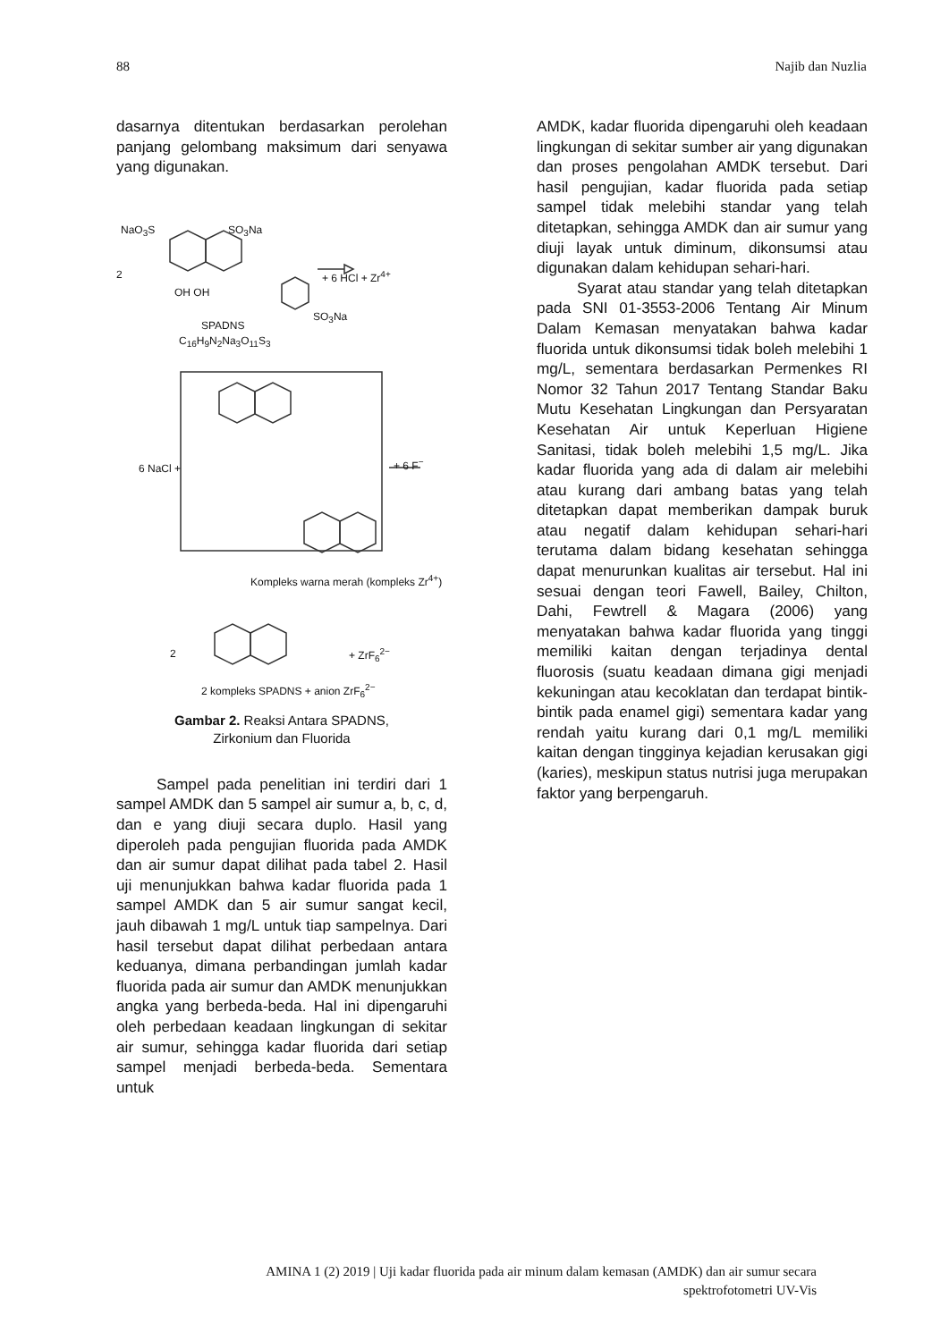88 Najib dan Nuzlia
dasarnya ditentukan berdasarkan perolehan panjang gelombang maksimum dari senyawa yang digunakan.
NaO<sub>3</sub>S SO<sub>3</sub>Na
2 + 6 HCl + Zr<sup>4+</sup>
OH OH
SO<sub>3</sub>Na
SPADNS
C<sub>16</sub>H<sub>9</sub>N<sub>2</sub>Na<sub>3</sub>O<sub>11</sub>S<sub>3</sub>
6 NaCl + + 6 F<sup>−</sup>
Kompleks warna merah (kompleks Zr<sup>4+</sup>)
2 + ZrF<sub>6</sub><sup>2−</sup>
2 kompleks SPADNS + anion ZrF<sub>6</sub><sup>2−</sup>
Gambar 2. Reaksi Antara SPADNS,
Zirkonium dan Fluorida
Sampel pada penelitian ini terdiri dari 1 sampel AMDK dan 5 sampel air sumur a, b, c, d, dan e yang diuji secara duplo. Hasil yang diperoleh pada pengujian fluorida pada AMDK dan air sumur dapat dilihat pada tabel 2. Hasil uji menunjukkan bahwa kadar fluorida pada 1 sampel AMDK dan 5 air sumur sangat kecil, jauh dibawah 1 mg/L untuk tiap sampelnya. Dari hasil tersebut dapat dilihat perbedaan antara keduanya, dimana perbandingan jumlah kadar fluorida pada air sumur dan AMDK menunjukkan angka yang berbeda-beda. Hal ini dipengaruhi oleh perbedaan keadaan lingkungan di sekitar air sumur, sehingga kadar fluorida dari setiap sampel menjadi berbeda-beda. Sementara untuk
AMDK, kadar fluorida dipengaruhi oleh keadaan lingkungan di sekitar sumber air yang digunakan dan proses pengolahan AMDK tersebut. Dari hasil pengujian, kadar fluorida pada setiap sampel tidak melebihi standar yang telah ditetapkan, sehingga AMDK dan air sumur yang diuji layak untuk diminum, dikonsumsi atau digunakan dalam kehidupan sehari-hari.
Syarat atau standar yang telah ditetapkan pada SNI 01-3553-2006 Tentang Air Minum Dalam Kemasan menyatakan bahwa kadar fluorida untuk dikonsumsi tidak boleh melebihi 1 mg/L, sementara berdasarkan Permenkes RI Nomor 32 Tahun 2017 Tentang Standar Baku Mutu Kesehatan Lingkungan dan Persyaratan Kesehatan Air untuk Keperluan Higiene Sanitasi, tidak boleh melebihi 1,5 mg/L. Jika kadar fluorida yang ada di dalam air melebihi atau kurang dari ambang batas yang telah ditetapkan dapat memberikan dampak buruk atau negatif dalam kehidupan sehari-hari terutama dalam bidang kesehatan sehingga dapat menurunkan kualitas air tersebut. Hal ini sesuai dengan teori Fawell, Bailey, Chilton, Dahi, Fewtrell & Magara (2006) yang menyatakan bahwa kadar fluorida yang tinggi memiliki kaitan dengan terjadinya dental fluorosis (suatu keadaan dimana gigi menjadi kekuningan atau kecoklatan dan terdapat bintik-bintik pada enamel gigi) sementara kadar yang rendah yaitu kurang dari 0,1 mg/L memiliki kaitan dengan tingginya kejadian kerusakan gigi (karies), meskipun status nutrisi juga merupakan faktor yang berpengaruh.
AMINA 1 (2) 2019 | Uji kadar fluorida pada air minum dalam kemasan (AMDK) dan air sumur secara
spektrofotometri UV-Vis